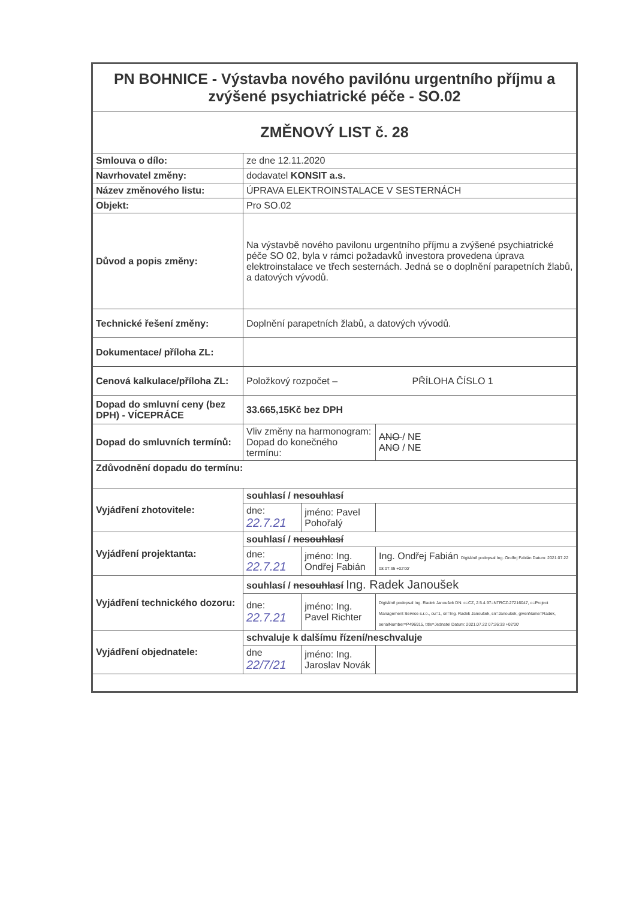| PN BOHNICE - Výstavba nového pavilónu urgentního příjmu a zvýšené psychiatrické péče - SO.02 | | | |
| ZMĚNOVÝ LIST č. 28 | | | |
| Smlouva o dílo: | ze dne 12.11.2020 | | |
| Navrhovatel změny: | dodavatel KONSIT a.s. | | |
| Název změnového listu: | ÚPRAVA ELEKTROINSTALACE V SESTERNÁCH | | |
| Objekt: | Pro SO.02 | | |
| Důvod a popis změny: | Na výstavbě nového pavilonu urgentního příjmu a zvýšené psychiatrické péče SO 02, byla v rámci požadavků investora provedena úprava elektroinstalace ve třech sesternách. Jedná se o doplnění parapetních žlabů, a datových vývodů. | | |
| Technické řešení změny: | Doplnění parapetních žlabů, a datových vývodů. | | |
| Dokumentace/ příloha ZL: | | | |
| Cenová kalkulace/příloha ZL: | Položkový rozpočet – PŘÍLOHA ČÍSLO 1 | | |
| Dopad do smluvní ceny (bez DPH) - VÍCEPRÁCE | 33.665,15Kč bez DPH | | |
| Dopad do smluvních termínů: | Vliv změny na harmonogram: Dopad do konečného termínu: | | ANO / NE ANO / NE |
| Zdůvodnění dopadu do termínu: | | | |
| Vyjádření zhotovitele: | souhlasí / nesouhlasí | | |
| | dne: 22.7.21 | jméno: Pavel Pohořalý | |
| Vyjádření projektanta: | souhlasí / nesouhlasí | | |
| | dne: 22.7.21 | jméno: Ing. Ondřej Fabián | Ing. Ondřej Fabián Digitálně podepsal Ing. Ondřej Fabián Datum: 2021.07.22 08:07:35 +02'00' |
| Vyjádření technického dozoru: | souhlasí / nesouhlasí Ing. Radek Janoušek | | |
| | dne: 22.7.21 | jméno: Ing. Pavel Richter | Digitálně podepsal Ing. Radek Janoušek DN: c=CZ, 2.5.4.97=NTRCZ-27216047, o=Project Management Service s.r.o., ou=1, cn=Ing. Radek Janoušek, sn=Janoušek, givenName=Radek, serialNumber=P496915, title=Jednatel Datum: 2021.07.22 07:26:33 +02'00' |
| Vyjádření objednatele: | schvaluje k dalšímu řízení/neschvaluje | | |
| | dne 22/7/21 | jméno: Ing. Jaroslav Novák | |